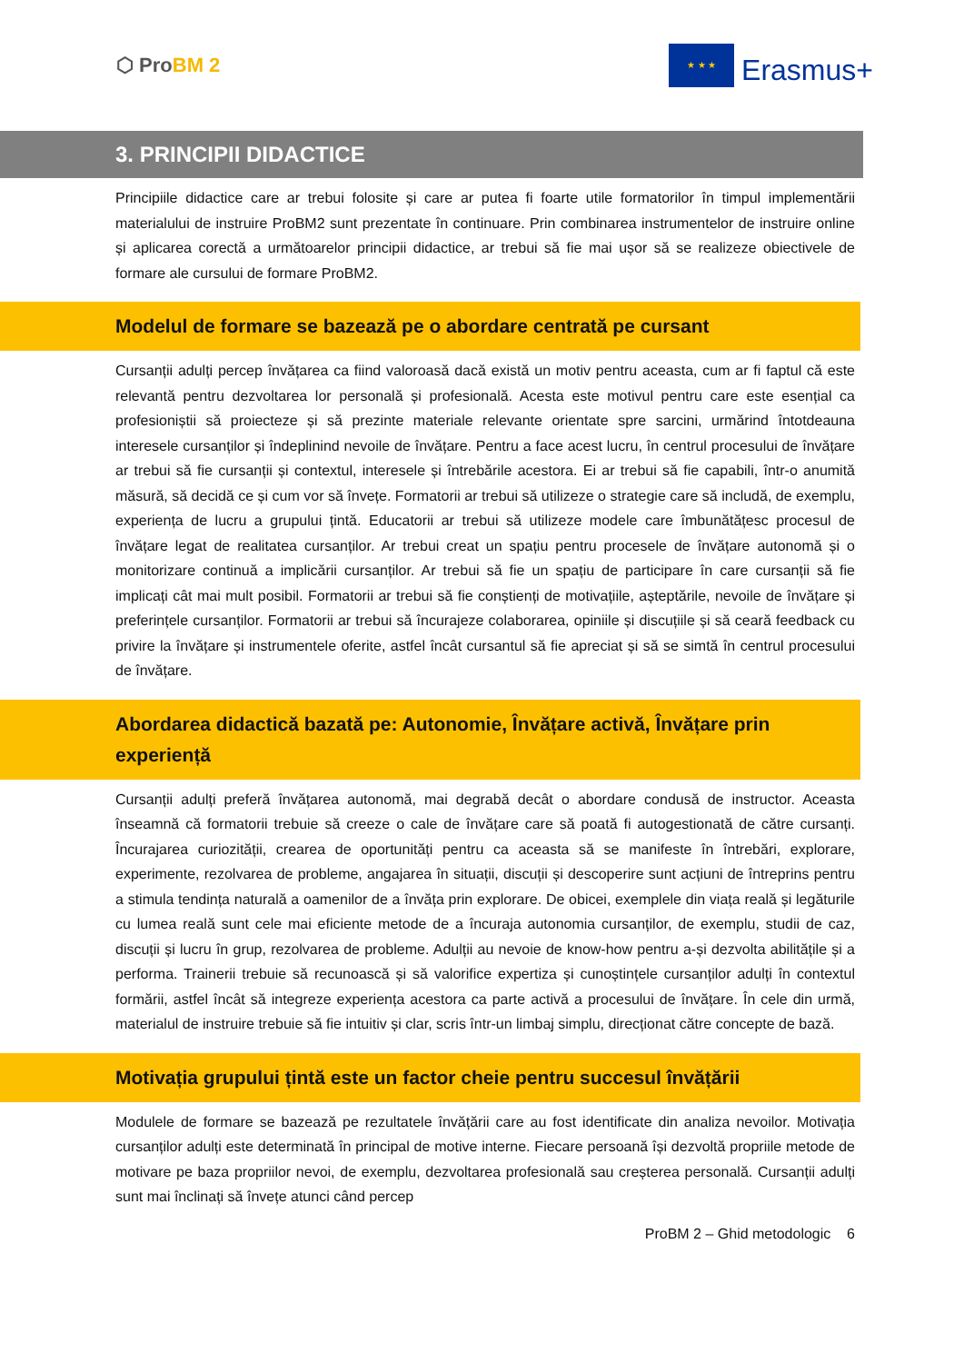⬡ ProBM 2
★ ★ ★
Erasmus+
3. PRINCIPII DIDACTICE
Principiile didactice care ar trebui folosite și care ar putea fi foarte utile formatorilor în timpul implementării materialului de instruire ProBM2 sunt prezentate în continuare. Prin combinarea instrumentelor de instruire online și aplicarea corectă a următoarelor principii didactice, ar trebui să fie mai ușor să se realizeze obiectivele de formare ale cursului de formare ProBM2.
Modelul de formare se bazează pe o abordare centrată pe cursant
Cursanții adulți percep învățarea ca fiind valoroasă dacă există un motiv pentru aceasta, cum ar fi faptul că este relevantă pentru dezvoltarea lor personală și profesională. Acesta este motivul pentru care este esențial ca profesioniștii să proiecteze și să prezinte materiale relevante orientate spre sarcini, urmărind întotdeauna interesele cursanților și îndeplinind nevoile de învățare. Pentru a face acest lucru, în centrul procesului de învățare ar trebui să fie cursanții și contextul, interesele și întrebările acestora. Ei ar trebui să fie capabili, într-o anumită măsură, să decidă ce și cum vor să învețe. Formatorii ar trebui să utilizeze o strategie care să includă, de exemplu, experiența de lucru a grupului țintă. Educatorii ar trebui să utilizeze modele care îmbunătățesc procesul de învățare legat de realitatea cursanților. Ar trebui creat un spațiu pentru procesele de învățare autonomă și o monitorizare continuă a implicării cursanților. Ar trebui să fie un spațiu de participare în care cursanții să fie implicați cât mai mult posibil. Formatorii ar trebui să fie conștienți de motivațiile, așteptările, nevoile de învățare și preferințele cursanților. Formatorii ar trebui să încurajeze colaborarea, opiniile și discuțiile și să ceară feedback cu privire la învățare și instrumentele oferite, astfel încât cursantul să fie apreciat și să se simtă în centrul procesului de învățare.
Abordarea didactică bazată pe: Autonomie, Învățare activă, Învățare prin experiență
Cursanții adulți preferă învățarea autonomă, mai degrabă decât o abordare condusă de instructor. Aceasta înseamnă că formatorii trebuie să creeze o cale de învățare care să poată fi autogestionată de către cursanți. Încurajarea curiozității, crearea de oportunități pentru ca aceasta să se manifeste în întrebări, explorare, experimente, rezolvarea de probleme, angajarea în situații, discuții și descoperire sunt acțiuni de întreprins pentru a stimula tendința naturală a oamenilor de a învăța prin explorare. De obicei, exemplele din viața reală și legăturile cu lumea reală sunt cele mai eficiente metode de a încuraja autonomia cursanților, de exemplu, studii de caz, discuții și lucru în grup, rezolvarea de probleme. Adulții au nevoie de know-how pentru a-și dezvolta abilitățile și a performa. Trainerii trebuie să recunoască și să valorifice expertiza și cunoștințele cursanților adulți în contextul formării, astfel încât să integreze experiența acestora ca parte activă a procesului de învățare. În cele din urmă, materialul de instruire trebuie să fie intuitiv și clar, scris într-un limbaj simplu, direcționat către concepte de bază.
Motivația grupului țintă este un factor cheie pentru succesul învățării
Modulele de formare se bazează pe rezultatele învățării care au fost identificate din analiza nevoilor. Motivația cursanților adulți este determinată în principal de motive interne. Fiecare persoană își dezvoltă propriile metode de motivare pe baza propriilor nevoi, de exemplu, dezvoltarea profesională sau creșterea personală. Cursanții adulți sunt mai înclinați să învețe atunci când percep
ProBM 2 – Ghid metodologic 6